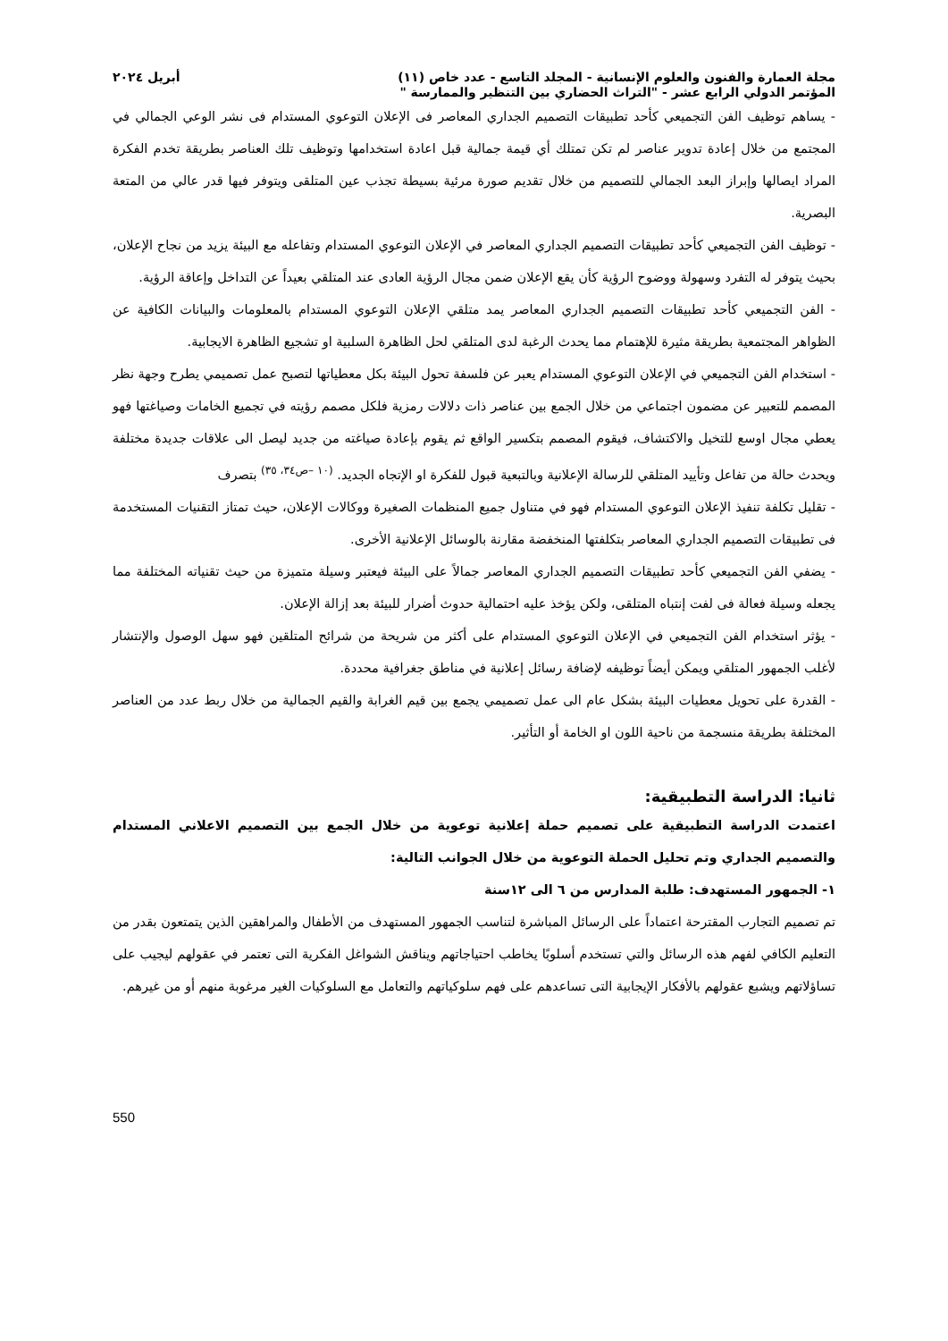مجلة العمارة والفنون والعلوم الإنسانية - المجلد التاسع - عدد خاص (١١) أبريل ٢٠٢٤
المؤتمر الدولي الرابع عشر - "التراث الحضاري بين التنظير والممارسة "
- يساهم توظيف الفن التجميعي كأحد تطبيقات التصميم الجداري المعاصر فى الإعلان التوعوي المستدام فى نشر الوعي الجمالي في المجتمع من خلال إعادة تدوير عناصر لم تكن تمتلك أي قيمة جمالية قبل اعادة استخدامها وتوظيف تلك العناصر بطريقة تخدم الفكرة المراد ايصالها وإبراز البعد الجمالي للتصميم من خلال تقديم صورة مرئية بسيطة تجذب عين المتلقى ويتوفر فيها قدر عالي من المتعة البصرية.
- توظيف الفن التجميعي كأحد تطبيقات التصميم الجداري المعاصر في الإعلان التوعوي المستدام وتفاعله مع البيئة يزيد من نجاح الإعلان، بحيث يتوفر له التفرد وسهولة ووضوح الرؤية كأن يقع الإعلان ضمن مجال الرؤية العادى عند المتلقي بعيداً عن التداخل وإعاقة الرؤية.
- الفن التجميعي كأحد تطبيقات التصميم الجداري المعاصر يمد متلقي الإعلان التوعوي المستدام بالمعلومات والبيانات الكافية عن الظواهر المجتمعية بطريقة مثيرة للإهتمام مما يحدث الرغبة لدى المتلقي لحل الظاهرة السلبية او تشجيع الظاهرة الايجابية.
- استخدام الفن التجميعي في الإعلان التوعوي المستدام يعبر عن فلسفة تحول البيئة بكل معطياتها لتصبح عمل تصميمي يطرح وجهة نظر المصمم للتعبير عن مضمون اجتماعي من خلال الجمع بين عناصر ذات دلالات رمزية فلكل مصمم رؤيته في تجميع الخامات وصياغتها فهو يعطي مجال اوسع للتخيل والاكتشاف، فيقوم المصمم بتكسير الواقع ثم يقوم بإعادة صياغته من جديد ليصل الى علاقات جديدة مختلفة ويحدث حالة من تفاعل وتأييد المتلقي للرسالة الإعلانية وبالتبعية قبول للفكرة او الإتجاه الجديد. <sup>(١٠ –ص٣٤، ٣٥)</sup> بتصرف
- تقليل تكلفة تنفيذ الإعلان التوعوي المستدام فهو في متناول جميع المنظمات الصغيرة ووكالات الإعلان، حيث تمتاز التقنيات المستخدمة فى تطبيقات التصميم الجداري المعاصر بتكلفتها المنخفضة مقارنة بالوسائل الإعلانية الأخرى.
- يضفي الفن التجميعي كأحد تطبيقات التصميم الجداري المعاصر جمالاً على البيئة فيعتبر وسيلة متميزة من حيث تقنياته المختلفة مما يجعله وسيلة فعالة فى لفت إنتباه المتلقى، ولكن يؤخذ عليه احتمالية حدوث أضرار للبيئة بعد إزالة الإعلان.
- يؤثر استخدام الفن التجميعي في الإعلان التوعوي المستدام على أكثر من شريحة من شرائح المتلقين فهو سهل الوصول والإنتشار لأغلب الجمهور المتلقي ويمكن أيضاً توظيفه لإضافة رسائل إعلانية في مناطق جغرافية محددة.
- القدرة على تحويل معطيات البيئة بشكل عام الى عمل تصميمي يجمع بين قيم الغرابة والقيم الجمالية من خلال ربط عدد من العناصر المختلفة بطريقة منسجمة من ناحية اللون او الخامة أو التأثير.
ثانيا: الدراسة التطبيقية:
اعتمدت الدراسة التطبيقية على تصميم حملة إعلانية توعوية من خلال الجمع بين التصميم الاعلاني المستدام والتصميم الجداري وتم تحليل الحملة التوعوية من خلال الجوانب التالية:
١- الجمهور المستهدف: طلبة المدارس من ٦ الى ١٢سنة
تم تصميم التجارب المقترحة اعتماداً على الرسائل المباشرة لتناسب الجمهور المستهدف من الأطفال والمراهقين الذين يتمتعون بقدر من التعليم الكافي لفهم هذه الرسائل والتي تستخدم أسلوبًا يخاطب احتياجاتهم ويناقش الشواغل الفكرية التى تعتمر في عقولهم ليجيب على تساؤلاتهم ويشبع عقولهم بالأفكار الإيجابية التى تساعدهم على فهم سلوكياتهم والتعامل مع السلوكيات الغير مرغوبة منهم أو من غيرهم.
550